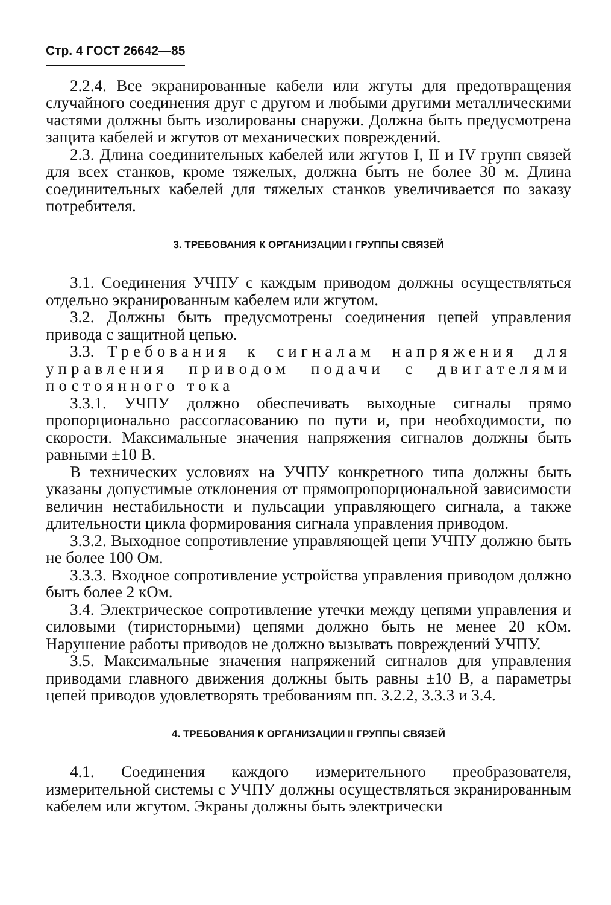Стр. 4 ГОСТ 26642—85
2.2.4. Все экранированные кабели или жгуты для предотвращения случайного соединения друг с другом и любыми другими металлическими частями должны быть изолированы снаружи. Должна быть предусмотрена защита кабелей и жгутов от механических повреждений.
2.3. Длина соединительных кабелей или жгутов I, II и IV групп связей для всех станков, кроме тяжелых, должна быть не более 30 м. Длина соединительных кабелей для тяжелых станков увеличивается по заказу потребителя.
3. ТРЕБОВАНИЯ К ОРГАНИЗАЦИИ I ГРУППЫ СВЯЗЕЙ
3.1. Соединения УЧПУ с каждым приводом должны осуществляться отдельно экранированным кабелем или жгутом.
3.2. Должны быть предусмотрены соединения цепей управления привода с защитной цепью.
3.3. Требования к сигналам напряжения для управления приводом подачи с двигателями постоянного тока
3.3.1. УЧПУ должно обеспечивать выходные сигналы прямо пропорционально рассогласованию по пути и, при необходимости, по скорости. Максимальные значения напряжения сигналов должны быть равными ±10 В.
В технических условиях на УЧПУ конкретного типа должны быть указаны допустимые отклонения от прямопропорциональной зависимости величин нестабильности и пульсации управляющего сигнала, а также длительности цикла формирования сигнала управления приводом.
3.3.2. Выходное сопротивление управляющей цепи УЧПУ должно быть не более 100 Ом.
3.3.3. Входное сопротивление устройства управления приводом должно быть более 2 кОм.
3.4. Электрическое сопротивление утечки между цепями управления и силовыми (тиристорными) цепями должно быть не менее 20 кОм. Нарушение работы приводов не должно вызывать повреждений УЧПУ.
3.5. Максимальные значения напряжений сигналов для управления приводами главного движения должны быть равны ±10 В, а параметры цепей приводов удовлетворять требованиям пп. 3.2.2, 3.3.3 и 3.4.
4. ТРЕБОВАНИЯ К ОРГАНИЗАЦИИ II ГРУППЫ СВЯЗЕЙ
4.1. Соединения каждого измерительного преобразователя, измерительной системы с УЧПУ должны осуществляться экранированным кабелем или жгутом. Экраны должны быть электрически